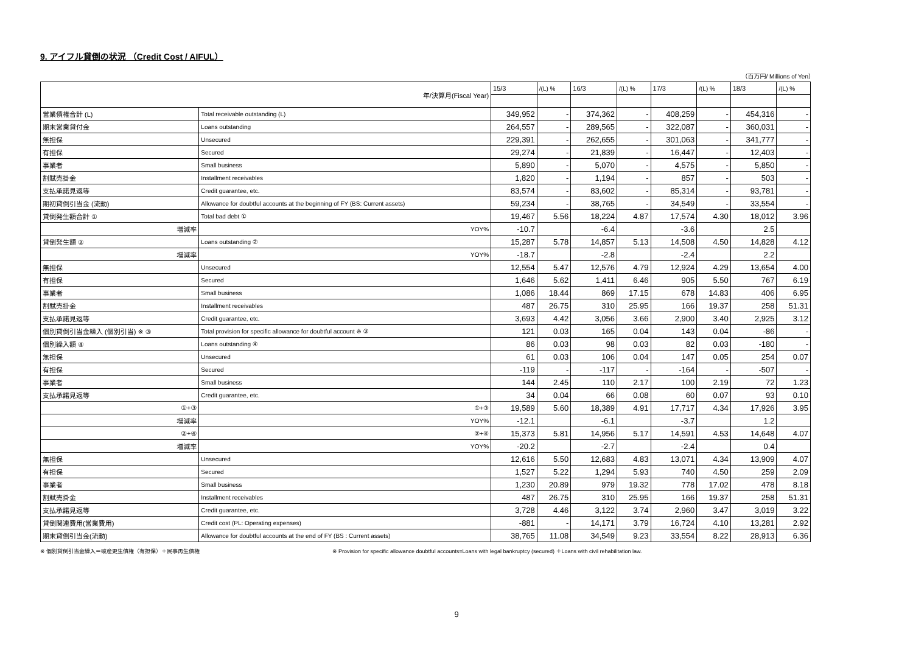9. アイフル貸倒の状況 （Credit Cost / AIFUL）
（百万円/ Millions of Yen）
| 年/決算月(Fiscal Year) | | 15/3 | /(L) % | 16/3 | /(L) % | 17/3 | /(L) % | 18/3 | /(L) % |
| --- | --- | --- | --- | --- | --- | --- | --- | --- | --- |
| 営業債権合計 (L) | Total receivable outstanding (L) | 349,952 | - | 374,362 | - | 408,259 | - | 454,316 | - |
| 期末営業貸付金 | Loans outstanding | 264,557 | - | 289,565 | - | 322,087 | - | 360,031 | - |
| 無担保 | Unsecured | 229,391 | - | 262,655 | - | 301,063 | - | 341,777 | - |
| 有担保 | Secured | 29,274 | - | 21,839 | - | 16,447 | - | 12,403 | - |
| 事業者 | Small business | 5,890 | - | 5,070 | - | 4,575 | - | 5,850 | - |
| 割賦売掛金 | Installment receivables | 1,820 | - | 1,194 | - | 857 | - | 503 | - |
| 支払承諾見返等 | Credit guarantee, etc. | 83,574 | - | 83,602 | - | 85,314 | - | 93,781 | - |
| 期初貸倒引当金 (流動) | Allowance for doubtful accounts at the beginning of FY (BS: Current assets) | 59,234 | - | 38,765 | - | 34,549 | - | 33,554 | - |
| 貸倒発生額合計 ① | Total bad debt ① | 19,467 | 5.56 | 18,224 | 4.87 | 17,574 | 4.30 | 18,012 | 3.96 |
| 増減率 | YOY% | -10.7 | | -6.4 | | -3.6 | | 2.5 | |
| 貸倒発生額 ② | Loans outstanding ② | 15,287 | 5.78 | 14,857 | 5.13 | 14,508 | 4.50 | 14,828 | 4.12 |
| 増減率 | YOY% | -18.7 | | -2.8 | | -2.4 | | 2.2 | |
| 無担保 | Unsecured | 12,554 | 5.47 | 12,576 | 4.79 | 12,924 | 4.29 | 13,654 | 4.00 |
| 有担保 | Secured | 1,646 | 5.62 | 1,411 | 6.46 | 905 | 5.50 | 767 | 6.19 |
| 事業者 | Small business | 1,086 | 18.44 | 869 | 17.15 | 678 | 14.83 | 406 | 6.95 |
| 割賦売掛金 | Installment receivables | 487 | 26.75 | 310 | 25.95 | 166 | 19.37 | 258 | 51.31 |
| 支払承諾見返等 | Credit guarantee, etc. | 3,693 | 4.42 | 3,056 | 3.66 | 2,900 | 3.40 | 2,925 | 3.12 |
| 個別貸倒引当金繰入 (個別引当) ※ ③ | Total provision for specific allowance for doubtful account ※ ③ | 121 | 0.03 | 165 | 0.04 | 143 | 0.04 | -86 | - |
| 個別繰入額 ④ | Loans outstanding ④ | 86 | 0.03 | 98 | 0.03 | 82 | 0.03 | -180 | - |
| 無担保 | Unsecured | 61 | 0.03 | 106 | 0.04 | 147 | 0.05 | 254 | 0.07 |
| 有担保 | Secured | -119 | - | -117 | - | -164 | - | -507 | - |
| 事業者 | Small business | 144 | 2.45 | 110 | 2.17 | 100 | 2.19 | 72 | 1.23 |
| 支払承諾見返等 | Credit guarantee, etc. | 34 | 0.04 | 66 | 0.08 | 60 | 0.07 | 93 | 0.10 |
| ①+③ | ①+③ | 19,589 | 5.60 | 18,389 | 4.91 | 17,717 | 4.34 | 17,926 | 3.95 |
| 増減率 | YOY% | -12.1 | | -6.1 | | -3.7 | | 1.2 | |
| ②+④ | ②+④ | 15,373 | 5.81 | 14,956 | 5.17 | 14,591 | 4.53 | 14,648 | 4.07 |
| 増減率 | YOY% | -20.2 | | -2.7 | | -2.4 | | 0.4 | |
| 無担保 | Unsecured | 12,616 | 5.50 | 12,683 | 4.83 | 13,071 | 4.34 | 13,909 | 4.07 |
| 有担保 | Secured | 1,527 | 5.22 | 1,294 | 5.93 | 740 | 4.50 | 259 | 2.09 |
| 事業者 | Small business | 1,230 | 20.89 | 979 | 19.32 | 778 | 17.02 | 478 | 8.18 |
| 割賦売掛金 | Installment receivables | 487 | 26.75 | 310 | 25.95 | 166 | 19.37 | 258 | 51.31 |
| 支払承諾見返等 | Credit guarantee, etc. | 3,728 | 4.46 | 3,122 | 3.74 | 2,960 | 3.47 | 3,019 | 3.22 |
| 貸倒関連費用(営業費用) | Credit cost (PL: Operating expenses) | -881 | - | 14,171 | 3.79 | 16,724 | 4.10 | 13,281 | 2.92 |
| 期末貸倒引当金(流動) | Allowance for doubtful accounts at the end of FY (BS : Current assets) | 38,765 | 11.08 | 34,549 | 9.23 | 33,554 | 8.22 | 28,913 | 6.36 |
※ 個別貸倒引当金繰入＝破産更生債権（有担保）＋民事再生債権 ※ Provision for specific allowance doubtful accounts=Loans with legal bankruptcy (secured) ＋Loans with civil rehabilitation law.
9